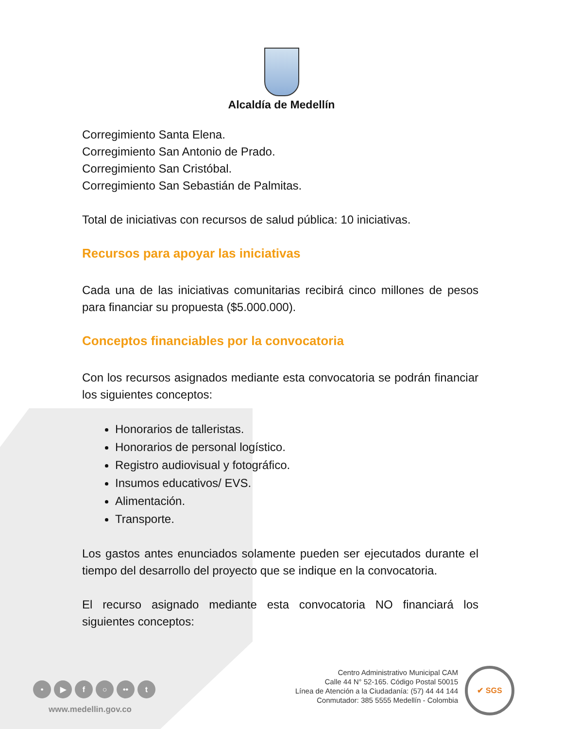Alcaldía de Medellín
Corregimiento Santa Elena.
Corregimiento San Antonio de Prado.
Corregimiento San Cristóbal.
Corregimiento San Sebastián de Palmitas.
Total de iniciativas con recursos de salud pública: 10 iniciativas.
Recursos para apoyar las iniciativas
Cada una de las iniciativas comunitarias recibirá cinco millones de pesos para financiar su propuesta ($5.000.000).
Conceptos financiables por la convocatoria
Con los recursos asignados mediante esta convocatoria se podrán financiar los siguientes conceptos:
Honorarios de talleristas.
Honorarios de personal logístico.
Registro audiovisual y fotográfico.
Insumos educativos/ EVS.
Alimentación.
Transporte.
Los gastos antes enunciados solamente pueden ser ejecutados durante el tiempo del desarrollo del proyecto que se indique en la convocatoria.
El recurso asignado mediante esta convocatoria NO financiará los siguientes conceptos:
• ▶ f ○ •• t
www.medellin.gov.co
Centro Administrativo Municipal CAM
Calle 44 N° 52-165. Código Postal 50015
Línea de Atención a la Ciudadanía: (57) 44 44 144
Conmutador: 385 5555 Medellín - Colombia
✔ SGS